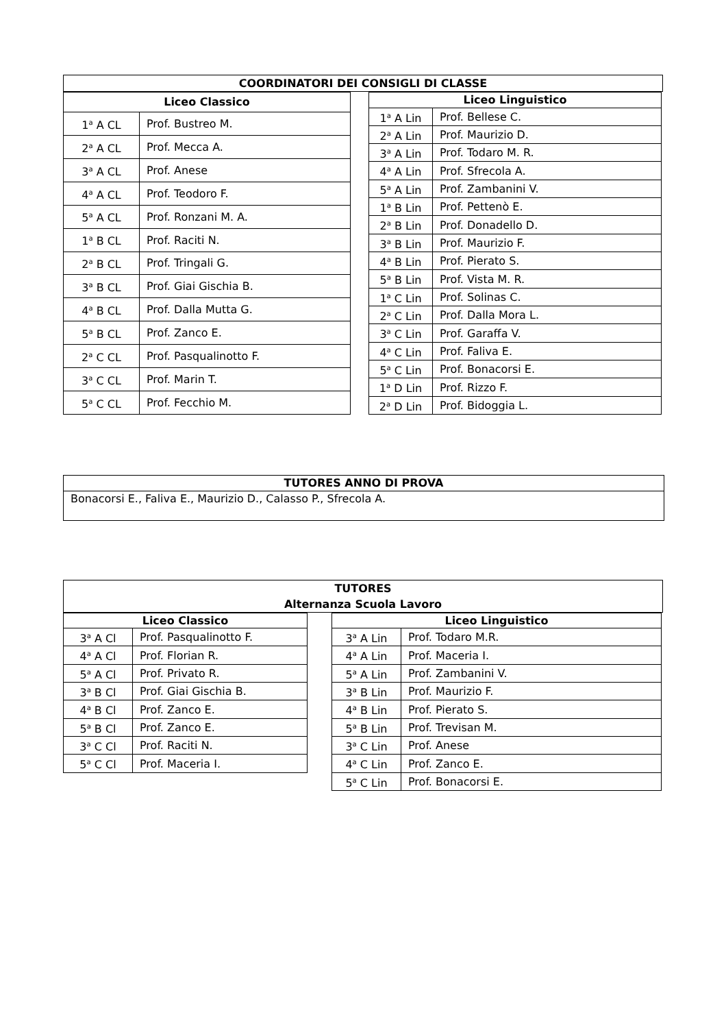COORDINATORI DEI CONSIGLI DI CLASSE
| Liceo Classico | |
| --- | --- |
| 1<sup>a</sup> A CL | Prof. Bustreo M. |
| 2<sup>a</sup> A CL | Prof. Mecca A. |
| 3<sup>a</sup> A CL | Prof. Anese |
| 4<sup>a</sup> A CL | Prof. Teodoro F. |
| 5<sup>a</sup> A CL | Prof. Ronzani M. A. |
| 1<sup>a</sup> B CL | Prof. Raciti N. |
| 2<sup>a</sup> B CL | Prof. Tringali G. |
| 3<sup>a</sup> B CL | Prof. Giai Gischia B. |
| 4<sup>a</sup> B CL | Prof. Dalla Mutta G. |
| 5<sup>a</sup> B CL | Prof. Zanco E. |
| 2<sup>a</sup> C CL | Prof. Pasqualinotto F. |
| 3<sup>a</sup> C CL | Prof. Marin T. |
| 5<sup>a</sup> C CL | Prof. Fecchio M. |
| Liceo Linguistico | |
| --- | --- |
| 1<sup>a</sup> A Lin | Prof. Bellese C. |
| 2<sup>a</sup> A Lin | Prof. Maurizio D. |
| 3<sup>a</sup> A Lin | Prof. Todaro M. R. |
| 4<sup>a</sup> A Lin | Prof. Sfrecola A. |
| 5<sup>a</sup> A Lin | Prof. Zambanini V. |
| 1<sup>a</sup> B Lin | Prof. Pettenò E. |
| 2<sup>a</sup> B Lin | Prof. Donadello D. |
| 3<sup>a</sup> B Lin | Prof. Maurizio F. |
| 4<sup>a</sup> B Lin | Prof. Pierato S. |
| 5<sup>a</sup> B Lin | Prof. Vista M. R. |
| 1<sup>a</sup> C Lin | Prof. Solinas C. |
| 2<sup>a</sup> C Lin | Prof. Dalla Mora L. |
| 3<sup>a</sup> C Lin | Prof. Garaffa V. |
| 4<sup>a</sup> C Lin | Prof. Faliva E. |
| 5<sup>a</sup> C Lin | Prof. Bonacorsi E. |
| 1<sup>a</sup> D Lin | Prof. Rizzo F. |
| 2<sup>a</sup> D Lin | Prof. Bidoggia L. |
| TUTORES ANNO DI PROVA |
| --- |
| Bonacorsi E., Faliva E., Maurizio D., Calasso P., Sfrecola A. |
TUTORES
Alternanza Scuola Lavoro
| Liceo Classico | |
| --- | --- |
| 3<sup>a</sup> A Cl | Prof. Pasqualinotto F. |
| 4<sup>a</sup> A Cl | Prof. Florian R. |
| 5<sup>a</sup> A Cl | Prof. Privato R. |
| 3<sup>a</sup> B Cl | Prof. Giai Gischia B. |
| 4<sup>a</sup> B Cl | Prof. Zanco E. |
| 5<sup>a</sup> B Cl | Prof. Zanco E. |
| 3<sup>a</sup> C Cl | Prof. Raciti N. |
| 5<sup>a</sup> C Cl | Prof. Maceria I. |
| Liceo Linguistico | |
| --- | --- |
| 3<sup>a</sup> A Lin | Prof. Todaro M.R. |
| 4<sup>a</sup> A Lin | Prof. Maceria I. |
| 5<sup>a</sup> A Lin | Prof. Zambanini V. |
| 3<sup>a</sup> B Lin | Prof. Maurizio F. |
| 4<sup>a</sup> B Lin | Prof. Pierato S. |
| 5<sup>a</sup> B Lin | Prof. Trevisan M. |
| 3<sup>a</sup> C Lin | Prof. Anese |
| 4<sup>a</sup> C Lin | Prof. Zanco E. |
| 5<sup>a</sup> C Lin | Prof. Bonacorsi E. |